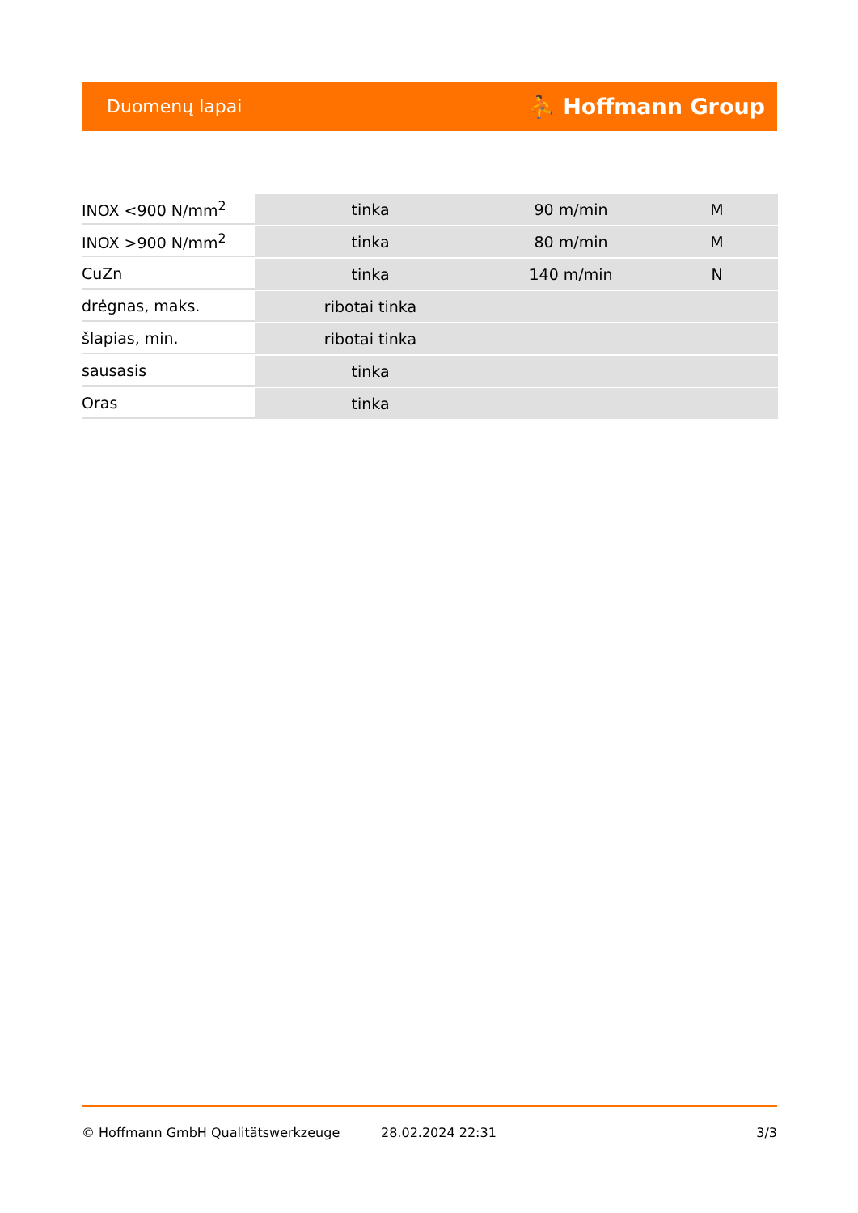Duomenų lapai ⛹ Hoffmann Group
| INOX <900 N/mm<sup>2</sup> | tinka | 90 m/min | M |
| INOX >900 N/mm<sup>2</sup> | tinka | 80 m/min | M |
| CuZn | tinka | 140 m/min | N |
| drėgnas, maks. | ribotai tinka | | |
| šlapias, min. | ribotai tinka | | |
| sausasis | tinka | | |
| Oras | tinka | | |
© Hoffmann GmbH Qualitätswerkzeuge 28.02.2024 22:31 3/3